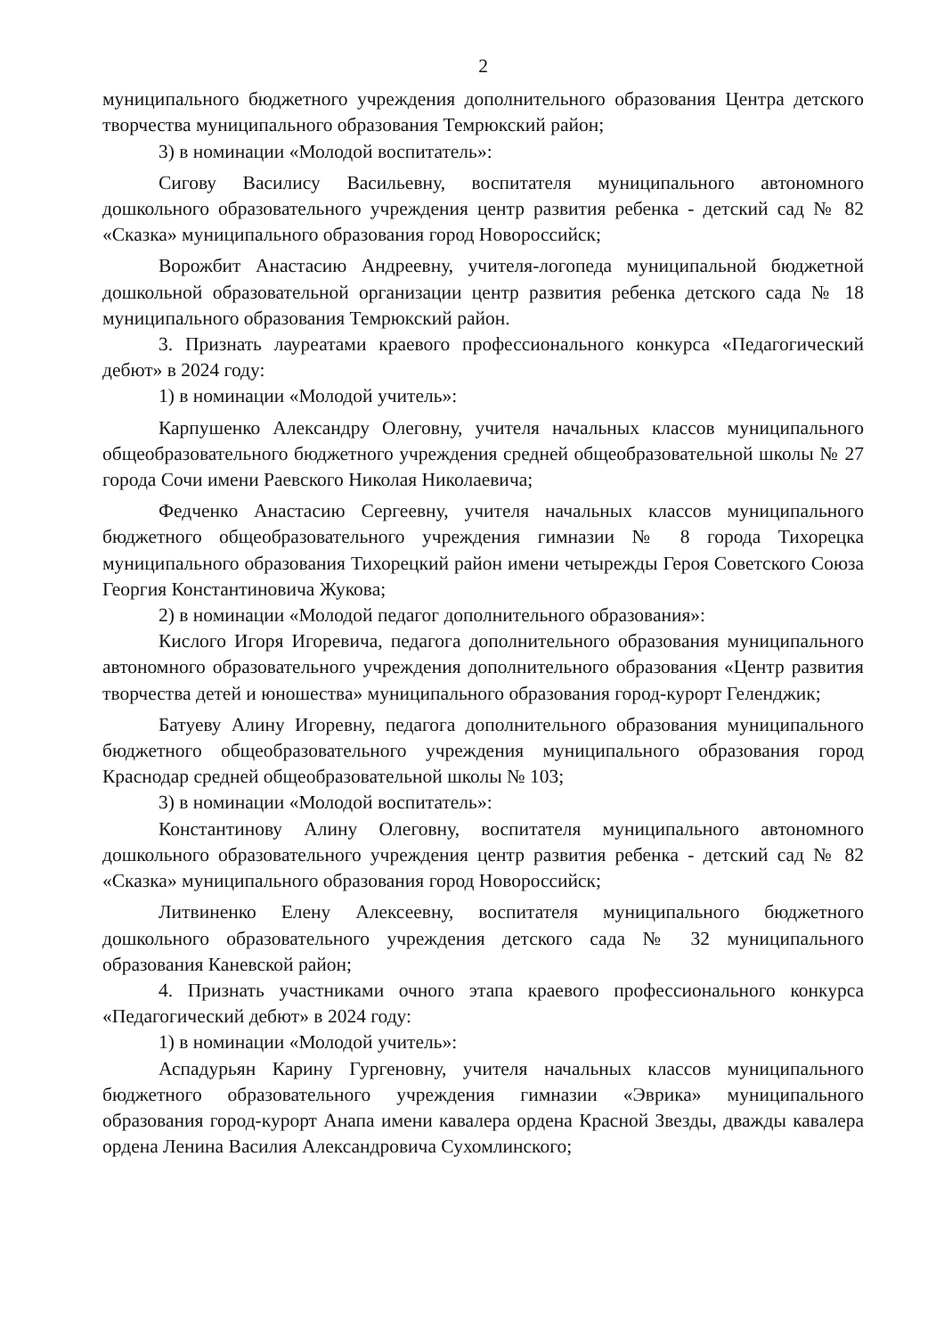2
муниципального бюджетного учреждения дополнительного образования Центра детского творчества муниципального образования Темрюкский район;
3) в номинации «Молодой воспитатель»:
Сигову Василису Васильевну, воспитателя муниципального автономного дошкольного образовательного учреждения центр развития ребенка - детский сад № 82 «Сказка» муниципального образования город Новороссийск;
Ворожбит Анастасию Андреевну, учителя-логопеда муниципальной бюджетной дошкольной образовательной организации центр развития ребенка детского сада № 18 муниципального образования Темрюкский район.
3. Признать лауреатами краевого профессионального конкурса «Педагогический дебют» в 2024 году:
1) в номинации «Молодой учитель»:
Карпушенко Александру Олеговну, учителя начальных классов муниципального общеобразовательного бюджетного учреждения средней общеобразовательной школы № 27 города Сочи имени Раевского Николая Николаевича;
Федченко Анастасию Сергеевну, учителя начальных классов муниципального бюджетного общеобразовательного учреждения гимназии № 8 города Тихорецка муниципального образования Тихорецкий район имени четырежды Героя Советского Союза Георгия Константиновича Жукова;
2) в номинации «Молодой педагог дополнительного образования»:
Кислого Игоря Игоревича, педагога дополнительного образования муниципального автономного образовательного учреждения дополнительного образования «Центр развития творчества детей и юношества» муниципального образования город-курорт Геленджик;
Батуеву Алину Игоревну, педагога дополнительного образования муниципального бюджетного общеобразовательного учреждения муниципального образования город Краснодар средней общеобразовательной школы № 103;
3) в номинации «Молодой воспитатель»:
Константинову Алину Олеговну, воспитателя муниципального автономного дошкольного образовательного учреждения центр развития ребенка - детский сад № 82 «Сказка» муниципального образования город Новороссийск;
Литвиненко Елену Алексеевну, воспитателя муниципального бюджетного дошкольного образовательного учреждения детского сада № 32 муниципального образования Каневской район;
4. Признать участниками очного этапа краевого профессионального конкурса «Педагогический дебют» в 2024 году:
1) в номинации «Молодой учитель»:
Аспадурьян Карину Гургеновну, учителя начальных классов муниципального бюджетного образовательного учреждения гимназии «Эврика» муниципального образования город-курорт Анапа имени кавалера ордена Красной Звезды, дважды кавалера ордена Ленина Василия Александровича Сухомлинского;